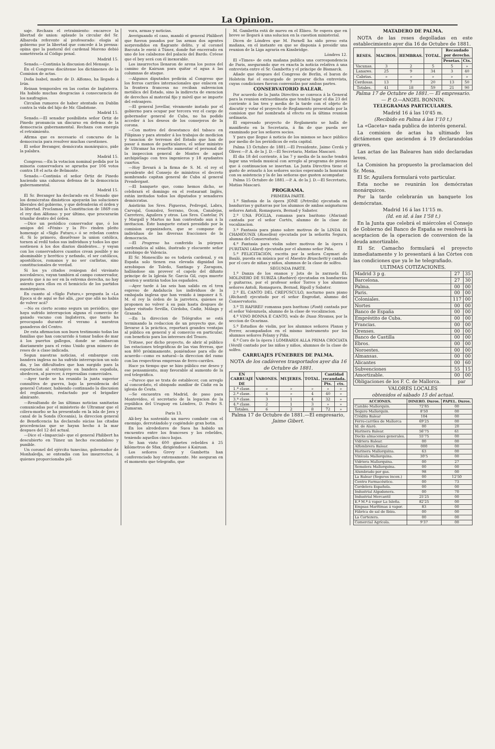La Opinion.
saje. Rechaza el retraimiento: encarece la libertad de union: aplaude la circular del Sr. Albareda referente al profesorado: elogia al gobierno por la libertad que concede á la prensa: opina que la pastoral del cardenal Moreno debió sometérsela al Código penal.
Madrid 15.
Senado.—Continúa la discusion del Mensaje.
En el Congreso discútense los dictámenes de la Comision de actas.
Doña Isabel, madre de D. Alfonso, ha llegado á Irún.
Reinan temporales en las costas de Inglaterra. Ha habido muchas desgracias á consecuencia de los naufragios.
Circulan rumores de haber atentado en Dublin contra la vida del hijo de Mr. Gladstone.
Madrid 15.
Senado.—El senador posibilista señor Ortiz de Pinedo pronuncia un discurso en defensa de la democracia gubernamental. Rechaza con energía el retraimiento.
Afirma que es necesario el concurso de la democracia para resolver muchas cuestiones.
El señor Beranger, demócrata monárquico, pide la palabra.
Madrid 15.
Congreso.—En la votacion nominal pedida por la minoria conservadora se aprueba por 106 votos contra 18 el acta de Belmonte.
Senado.—Continúa el señor Ortiz de Pinedo haciendo una calurosa defensa de la democrácia gubernamental.
Madrid 15.
El Sr. Beranger ha declarado en el Senado que los demócratas dinásticos apoyarán las soluciones liberales del gobierno, y que defenderán el órden y la libertad. Proclaman la Constitucion de 1869 con el rey don Alfonso: y por último, que procurarán triunfar dentro del órden.
—Dice un periódico conservador que, ó los amigos del «Fénix» y la Fé» rinden pleito homenaje al «Siglo Futuro,» ó se rebelan contra él. Si lo primero, disuélvase la union católica, tornen al redil todos sus individuos y todos los que sostienen á los dos diarios disidentes... y vayan con los conservadores cuantos crean posible y no abominable y herético y nefando, el ser católicos, apostólicos, romanos y no ser carlistas, sino constitucionales de verdad.
Si los ya citados reniegan del vireinato nocedalesco, vayan tambien al campo conservador, puesto que á no ser en la estrema derecha, no hay asiento para ellos en el hemiciclo de los partidos monárquicos.
En cuanto al «Siglo Futuro,» pregunta la «La Epoca si de aquí se fué allá, ¿por que allá no habia de volver acá?
—No es cierto acomo segura un periódico, que haya sufrido interrupcion alguna el comercio de ganado vacuno con Inglaterra, que tanto ha preocupado durante el verano á nuestros ganaderos del Centro.
De esta afirmacion son buen testimonio todas las familias que han concurrido á tomar baños de mar á los puertos gallegos, donde se embarcan diariamente para el reino Unido gran número de reses de a clase indicada.
Segun nuestras noticias, el embarque con bandera inglesa no ha sufrido interrupcion un solo dia, y las dificultades que han surgido para la esportacion al estranjero en bandera española, obedecen, al parecer, á represalias comerciales.
—Ayer tarde se ha reunido la junta superior consultiva de guerra, bajo la presidencia del general Cotoner, habiendo continuado la discusion del reglamento, redactado por el brigadier almirante.
—Resultando de las últimas noticias sanitarias comunicadas por el ministerio de Ultramar que el cólera-morbo se ha presentado en la isla de Java y canal de la Sonda (Oceanía), la direccion general de Beneficencia ha declarado súcias las citadas procedencias que se hayan hecho á la mar despues del 12 del actual.
—Dice el «Imparcial» que el general Philibert ha descubierto en Túnez un hecho escandaloso y punible.
Un coronel del ejército tunecino, gobernador de Monhaledja, se entendia con los insurrectos, á quienes proporcionaba pól-
vora, armas y noticias.
Averiguando el caso, mandó el general Philibert que fueron pasados por las armas dos agentes sorprendidos en flagrante delito, y al coronel Barcuta le envió á Túnez, donde fué encerrado en uno de los calabozos del palacio del Bardo. Créese que el bey será con él inexorable.
Los insurrectos llenaron de arena los pozos del camino de Kairuan para quitar el agua á las columnas de ataque.
—Algunos diputados pedirán al Congreso que los ferros carriles internacionales que enlacen en la frontera francesa no reciban subvencion metálica del Estado, sino la indirecta de exencion de derechos al material fijo y móvil que se importe del estranjero.
—El general Jovellar, vivamente instado por el gobierno para ocupar por tercera vez el cargo de gobernador general de Cuba, no ha podido acceder á los deseos de los consejeros de la corona.
—Con motivo del desestanco del tabaco en Filipinas y para atender á los trabajos de medicion y tasacion de terrenos del Estado que han de pasar á manos de particulares, el señor ministro de Ultramar ha resuelto aumentar el personal de la inspeccion general de Montes de aquel archipiélago con tres ingenieros y 18 ayudantes cuartos.
—Hoy llevará á la firma de S. M. el rey el presidente del Consejo de ministros el decreto nombrando capitan general de Cuba al general Prendergast.
—El banquete que, como hemos dicho, se celebrará el domingo en el restaurant Inglés, están invitados todos los diputados y senadores demócratas.
Asistirán los Sres. Figueras, Pedregal, Labra, Carvajal, Gonzalez, Serrano, Ocon, Canalejas, Carretero, Aguilera y otros. Los Sres. Castelar, Pí y Margall y Martos no han contestado aun á la invitacion. Este banquete estará presidido por la comision organizadora, que se compone de individuos de las diversas fracciones de la democracia.
—El Progreso ha conferido la púrpura cardenalicia al sábio, ilustrado y elocuente señor arzobispo de Valencia.
El Sr. Monescillo no es todavía cardenal, y en España solo tienen esa elevada dignidad los arzobispos de Toledo, Santiago y Zaragoza, hallándose sin proveer el capelo del difunto príncipe de la Iglesia Sr. Garcia Gil, cuya muerte sienten y sentirán todos los españoles.
—Ayer tarde á las seis han salido en el tren espreso de Andalucía los individuos de la embajada inglesa que han venido á imponer á S. M. el rey la órden de la jarretera, quienes se proponen no volver á su pais hasta despues de haber visitado Sevilla, Córdoba, Cadiz, Málaga y Granada.
—En la direccion de Telégrafos se está terminando la redaccion de un proyecto que, de llevarse á la práctica, reportará grandes ventajas al público en general y al comercio en particular, con beneficio para los intereses del Tesoro.
Trátase, por dicho proyecto, de abrir al público las estaciones telegráficas de las vias férreas, que son 800 próximamente, poniéndose para ello de acuerdo—como es natural—la direccion del ramo con las respectivas empresas de ferro-carriles.
Hace ya tiempo que se hizo público ese deseo y ese pensamiento, muy favorable al aumento de la red telegráfica.
—Parece que se trata de establecer, con arreglo al concordato, el obispado auxiliar de Cádiz en la iglesia de Ceuta.
—Se encuentra en Madrid, de paso para Montevideo, el secretario de la legacion de la república del Uruguay en Lóndres, D. Pedro S. Zumaran.
Paris 13.
Ali-bey ha sostenido un nuevo combate con el enemigo, derrotándolo y cogiéndole gran botin.
En los alrededores de Suea ha habido un encuentro entre los franceses y los rebeldes, teniendo aquellos cinco bajas.
Se han visto 600 ginetes rebeldes á 25 kilómetros de Sfax, dirigiéndose á Kairuan.
Los señores Grevy y Gambetta han conferenciado hoy extensamente. Me aseguran en el momento que telegrafio, que
M. Gambetta está de nuevo en el Elíseo. Se espera que en breve se llegará á una solucion en la cuestion ministerial.
Dicen de Lóndres que M. Parnell ha sido preso esta mañana, en el instante en que se disponia á presidir una reunion de la Liga agraria en Kinsbridge.
Lóndres 12.
El «Times» de esta mañana publica una correspondencia de Paris, asegurando que es exacta la noticia relativa á una entrevista entre el Sr. Gambetta y el príncipe de Bismarck.
Añade que despues del Congreso de Berlin, el baron de Holstein fué el encargado de preparar dicha entrevista, cuyas condiciones fueron convenidas por ambas partes.
CONSERVATORIO BALEAR.
Por acuerdo de la Junta Directiva se convoca á la General para la reunion extraordinaria que tendrá lugar el dia 23 del corriente á las tres y media de la tarde con el objeto de discutir y votar el proyecto de Reglamento presentado por la comision que fué nombrada al efecto en la última reunion ordinaria.
El expresado proyecto de Reglamento se halla de manifiesto en la Secretaria, á fin de que pueda ser examinado por los señores socios.
Y para que llegue á noticia de los mismos se hace público por medio de los periódicos de esta capital.
Palma 13 Octubre de 1881.—El Presidente, Jaime Cerdá y Oliver.—P. A. de la J. D.—El Secretario, Matias Mascaró.
El dia 18 del corriente, á las 7 y media de la noche tendrá lugar una velada musical con arreglo al programa de piezas que á continuacion se insertan. La Junta Directiva tiene el gusto de avisarlo á los señores socios esperando la honrarán con su asistencia y la de las señoras que gusten acompañar.
Palma 15 Octubre de 1881.—P. A. de la J. D.—El Secretario, Matias Mascaró.
PROGRAMA.
PRIMERA PARTE.
1.º Sinfonia de la ópera JONE (Petrella) ejecutada en bandurrias y guitarras por los alumnos de ambas asignaturas señores Antoli, Romaguera, Bernad y Sabater.
2.º UNA FOGLIA, romansa para baritono (Marianí) cantada por el señor Cortés, alumno de la clase de vocalizacion.
3.º Fantasia para piano sobre motivos de la LINDA DI CHAMOUNIX (Rosellen) ejecutada por la señorita Segura, alumna del Conservatorio.
4.º Fantasia para violin sobre motivos de la ópera I PURITANI (Alard) ejecutada por el alumno señor Piña.
5.º FELICITACION, escrita por la señora Caymari de Bauló, puesta en música por el Maestro Bruschetti y cantada por el coro de niñas y niños, alumnos de la clase de solfeo.
SEGUNDA PARTE.
1.º Danza de los enanos y Jota de la zarzuela EL MOLINERO DE SUBIZA (Barbieri) ejecutadas en bandurrias y guitarras, por el profesor señor Torres y los alumnos señores Antoli, Romaguera, Bernad, Ripoll y Sabater.
2.º EL CANTO DEL CREPÚSCULO, nocturno para piano (Richard) ejecutado por el señor Engroñat, alumno del Conservatorio.
3.º TI RAPIREI! romansa para baritono (Fosti) cantada por el señor Valenzuela, alumno de la clase de vocalizacion.
4.º VINO BONNA E CANTO, wals de Duan Stromss, por la seccion de Ocarinas.
5.º Estudios de violin, por los alumnos señores Planas y Ferrer, acompañados en el mismo instrumento por los alumnos señores Felany y Piña.
6.º Coro de la ópera I LOMBARDI ALLA PRIMA CROCIATA (Verdi) cantado por las niñas y niños, alumnos de la clase de solfeo.
CARRUAJES FÚNEBRES DE PALMA.
NOTA de los cadáveres trasportados ayer dia 16 de Octubre de 1881.
| EN CARRUAJE DE | VARONES. | MUJERES. | TOTAL. | Cantidad recaudada. | |
| --- | --- | --- | --- | --- | --- |
| | | | | Pts. | cts. |
| 1.ª clase. | » | » | » | » | » |
| 2.ª clase. | 4 | » | 4 | 40 | » |
| 3.ª clase. | 3 | 1 | 4 | 32 | » |
| 4.ª clase. | 2 | 1 | 3 | » | » |
| Totales. | 6 | 2 | 8 | 72 | » |
Palma 17 de Octubre de 1881.—El empresario, Jaime Gibert.
MATADERO DE PALMA.
NOTA de las reses degolladas en este establecimiento ayer dia 16 de Octubre de 1881.
| RESES. | MACHOS. | HEMBRAS. | TOTAL. | Recaudado por derecho. | |
| --- | --- | --- | --- | --- | --- |
| | | | | Pesetas. | Cts. |
| Vacunas. | 3 | 2 | 5 | 5 | » |
| Lanares. | 25 | 9 | 34 | 3 | 40 |
| Cabrias. | » | » | » | » | » |
| Cerdosas. | 13 | 7 | 20 | 13 | 50 |
| Totales. | 41 | 18 | 59 | 21 | 90 |
Palma 17 de Octubre de 1881.— El empresario. — P. O.—ANGEL BONNIN.
TELEGRAMAS PARTICULARES.
Madrid 16 á las 10'45 m.
(Recibido en Palma á las 1'10 t.)
La «Gaceta» nada publica de interés general.
La comision de actas ha ultimado los dictámenes que ascienden á 19 declarandolas graves.
Las actas de las Baleares han sido declaradas leves.
La Comision ha propuesto la proclamacion del Sr. Mesa.
El Sr. Aguilera formulará voto particular.
Esta noche se reunirán los demócratas monárquicos.
Por la tarde celebrarán un banquete los demócratas.
Madrid 16 á las 11'15 m.
(Id. en id. á las 1'58 t.)
En la Junta que celebrá el miércoles el Consejo de Gobierno del Banco de España se resolverá la aceptacion de la operacion de conversion de la deuda amortizable.
El Sr. Camacho formulará el proyecto inmediatamente y lo presentará á las Córtes con las condiciones que ya le he telegrafiado.
ULTIMAS COTIZACIONES.
| Madrid 3 p g. | 27 | 35 |
| Barcelona. | 27 | 30 |
| Palma. | 00 | 00 |
| Paris. | 00 | 00 |
| Coloniales. | 117 | 00 |
| Nortes | 00 | 00 |
| Banco de España | 00 | 00 |
| Empréstito de Cuba. | 00 | 00 |
| Francias. | 00 | 00 |
| Orenses. | 00 | 00 |
| Banco de Castilla | 00 | 00 |
| Ebros. | 00 | 00 |
| Noroestes. | 00 | 00 |
| Almansas. | 00 | 00 |
| Alicantes | 00 | 60 |
| Subvenciones | 55 | 15 |
| Amortizable. | 00 | 00 |
| Obligaciones de los F. C. de Mallorca. | par | |
VALORES LOCALES
obtenidos el sábado 15 del actual.
| ACCIONES. | DINERO. Duros. | PAPEL. Duros. |
| --- | --- | --- |
| Cambio Mallorquin. | 72'85 | 00 |
| Seguro Mallorquin. | 8'50 | 00 |
| Crédito Balear | 104 | 00 |
| Ferro-carriles de Mallorca | 69'25 | 00 |
| Id. de Alaró. | 00 | 20 |
| Harinera Balear. | 56'75 | 61 |
| Docks almacenes generales. | 55'75 | 00 |
| Vidriera Balear. | 00 | 00 |
| Alfombrera Balear. | 000 | 00 |
| Harinera Mallorquina. | 63 | 00 |
| Vinícola Mallorquina. | 30'5 | 00 |
| Vidriera Mallorquina. | 00 | 27 |
| Semolera Mallorquina. | 00 | 00 |
| Alumbrado por gas. | 98 | 00 |
| La Balear (Seguros incen.) | 00 | 12'50 |
| Centro Farmacéutico. | 00 | 73 |
| Cordelera Española. | 00 | 00 |
| Industrial Algodonera. | 00 | 70 |
| Industrial Mercantil | 25'25 | 00 |
| E.ª M.ª á vapor La Isleña. | 82'25 | 00 |
| Empsas Marítimas á vapor. | 83 | 00 |
| Fábrica de sal de Ibiza. | 00 | 00 |
| La Cortezera. | 00 | 00 |
| Comercial Agrícola. | 9'37 | 00 |